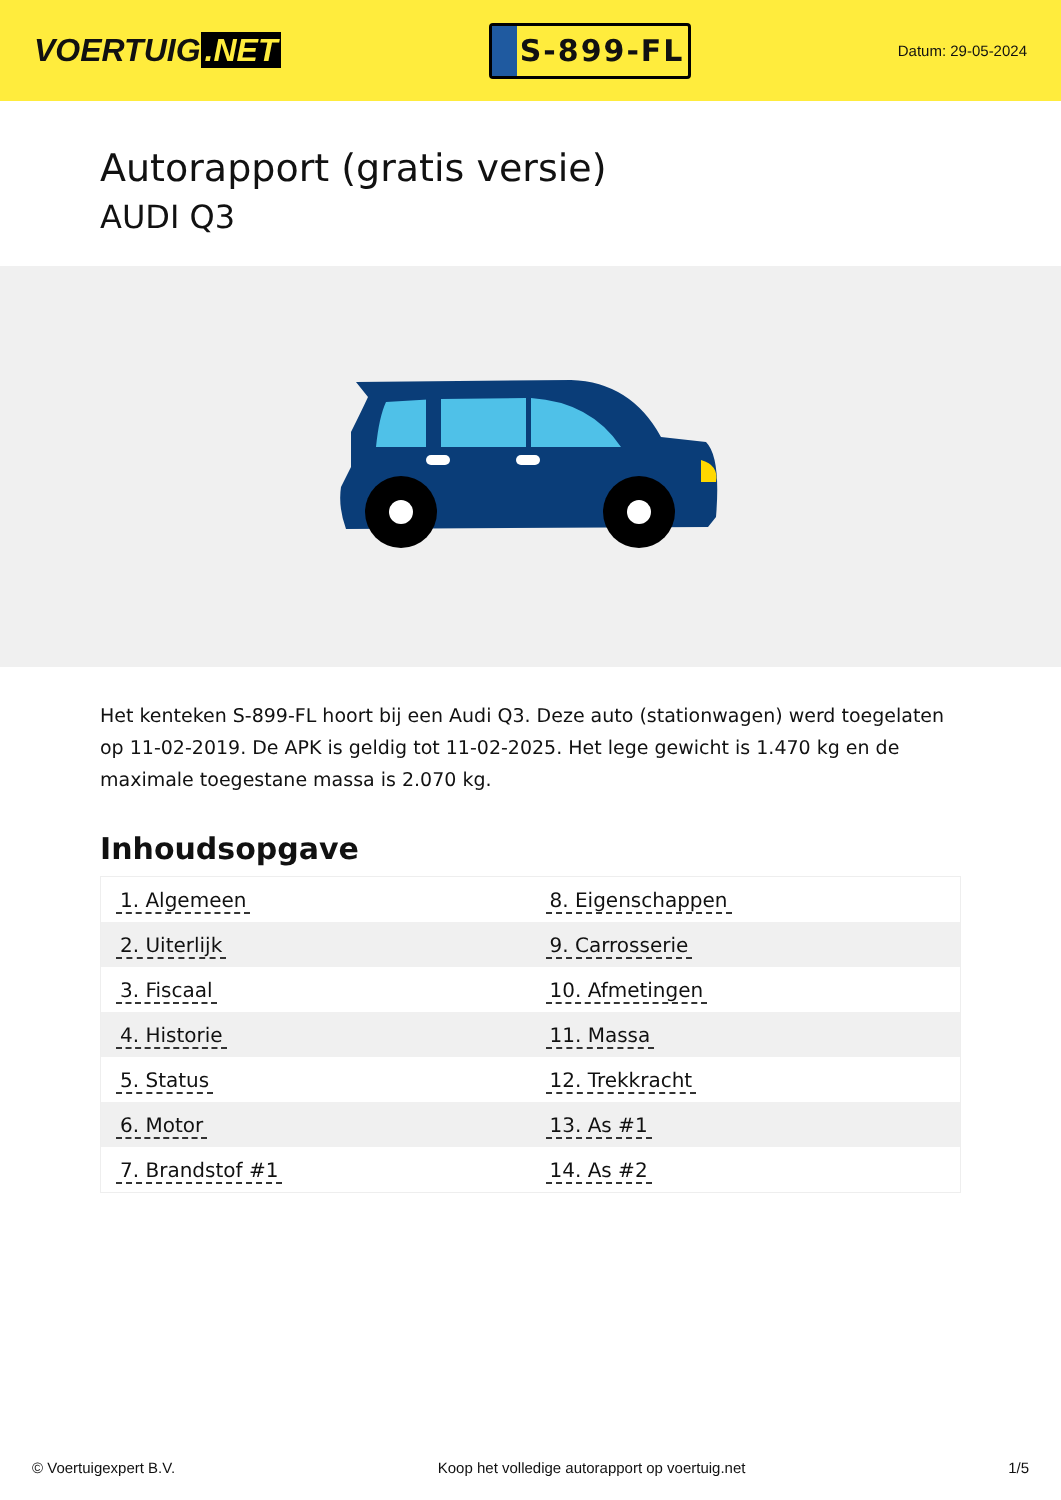VOERTUIG.NET
S-899-FL
Datum: 29-05-2024
Autorapport (gratis versie)
AUDI Q3
Het kenteken S-899-FL hoort bij een Audi Q3. Deze auto (stationwagen) werd toegelaten op 11-02-2019. De APK is geldig tot 11-02-2025. Het lege gewicht is 1.470 kg en de maximale toegestane massa is 2.070 kg.
Inhoudsopgave
| 1. Algemeen | 8. Eigenschappen |
| 2. Uiterlijk | 9. Carrosserie |
| 3. Fiscaal | 10. Afmetingen |
| 4. Historie | 11. Massa |
| 5. Status | 12. Trekkracht |
| 6. Motor | 13. As #1 |
| 7. Brandstof #1 | 14. As #2 |
© Voertuigexpert B.V. Koop het volledige autorapport op voertuig.net 1/5